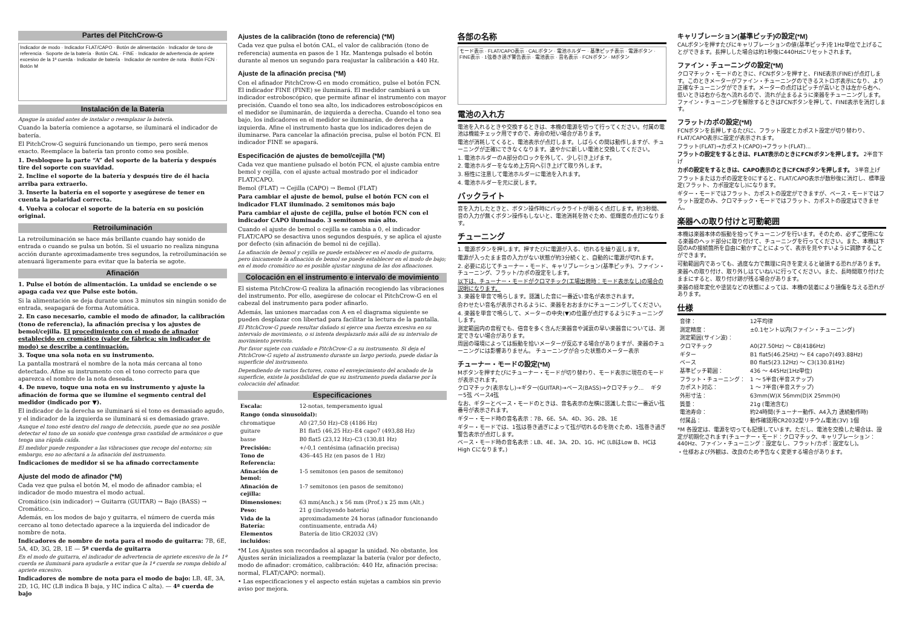Partes del PitchCrow-G
Indicador de modo · Indicador FLAT/CAPO · Botón de alimentación · Indicador de tono de referencia · Soporte de la batería · Botón CAL · FINE · Indicador de advertencia de apriete excesivo de la 1ª cuerda · Indicador de batería · Indicador de nombre de nota · Botón FCN · Botón M
Instalación de la Batería
Apague la unidad antes de instalar o reemplazar la batería.
Cuando la batería comience a agotarse, se iluminará el indicador de batería.
El PitchCrow-G seguirá funcionando un tiempo, pero será menos exacto. Reemplace la batería tan pronto como sea posible.
1. Desbloquee la parte “A” del soporte de la batería y después tire del soporte con suavidad.
2. Incline el soporte de la batería y después tire de él hacia arriba para extraerlo.
3. Inserte la batería en el soporte y asegúrese de tener en cuenta la polaridad correcta.
4. Vuelva a colocar el soporte de la batería en su posición original.
Retroiluminación
La retroiluminación se hace más brillante cuando hay sonido de entrada o cuando se pulsa un botón. Si el usuario no realiza ninguna acción durante aproximadamente tres segundos, la retroiluminación se atenuará ligeramente para evitar que la batería se agote.
Afinación
1. Pulse el botón de alimentación. La unidad se enciende o se apaga cada vez que Pulse este botón.
Si la alimentación se deja durante unos 3 minutos sin ningún sonido de entrada, seapagará de forma Automática.
2. En caso necesario, cambie el modo de afinador, la calibración (tono de referencia), la afinación precisa y los ajustes de bemol/cejilla. El procedimiento con el modo de afinador establecido en cromático (valor de fábrica; sin indicador de modo) se describe a continuación.
3. Toque una sola nota en su instrumento.
La pantalla mostrará el nombre de la nota más cercana al tono detectado. Afine su instrumento con el tono correcto para que aparezca el nombre de la nota deseada.
4. De nuevo, toque una nota en su instrumento y ajuste la afinación de forma que se ilumine el segmento central del medidor (indicado por ▼).
El indicador de la derecha se iluminará si el tono es demasiado agudo, y el indicador de la izquierda se iluminará si es demasiado grave.
Aunque el tono esté dentro del rango de detección, puede que no sea posible detectar el tono de un sonido que contenga gran cantidad de armónicos o que tenga una rápida caída.
El medidor puede responder a las vibraciones que recoge del entorno; sin embargo, eso no afectará a la afinación del instrumento.
Indicaciones de medidor si se ha afinado correctamente
Ajuste del modo de afinador (*M)
Cada vez que pulsa el botón M, el modo de afinador cambia; el indicador de modo muestra el modo actual.
Cromático (sin indicador) → Guitarra (GUITAR) → Bajo (BASS) → Cromático...
Además, en los modos de bajo y guitarra, el número de cuerda más cercano al tono detectado aparece a la izquierda del indicador de nombre de nota.
Indicadores de nombre de nota para el modo de guitarra: 7B, 6E, 5A, 4D, 3G, 2B, 1E — 5ª cuerda de guitarra
En el modo de guitarra, el indicador de advertencia de apriete excesivo de la 1ª cuerda se iluminará para ayudarle a evitar que la 1ª cuerda se rompa debido al apriete excesivo.
Indicadores de nombre de nota para el modo de bajo: LB, 4E, 3A, 2D, 1G, HC (LB indica B baja, y HC indica C alta). — 4ª cuerda de bajo
Ajustes de la calibración (tono de referencia) (*M)
Cada vez que pulsa el botón CAL, el valor de calibración (tono de referencia) aumenta en pasos de 1 Hz. Mantenga pulsado el botón durante al menos un segundo para reajustar la calibración a 440 Hz.
Ajuste de la afinación precisa (*M)
Con el afinador PitchCrow-G en modo cromático, pulse el botón FCN. El indicador FINE (FINE) se iluminará. El medidor cambiará a un indicador estroboscópico, que permite afinar el instrumento con mayor precisión. Cuando el tono sea alto, los indicadores estroboscópicos en el medidor se iluminarán, de izquierda a derecha. Cuando el tono sea bajo, los indicadores en el medidor se iluminarán, de derecha a izquierda. Afine el instrumento hasta que los indicadores dejen de iluminarse. Para cancelar la afinación precisa, pulse el botón FCN. El indicador FINE se apagará.
Especificación de ajustes de bemol/cejilla (*M)
Cada vez que mantiene pulsado el botón FCN, el ajuste cambia entre bemol y cejilla, con el ajuste actual mostrado por el indicador FLAT/CAPO.
Bemol (FLAT) → Cejilla (CAPO) → Bemol (FLAT)
Para cambiar el ajuste de bemol, pulse el botón FCN con el indicador FLAT iluminado. 2 semitonos más bajo
Para cambiar el ajuste de cejilla, pulse el botón FCN con el indicador CAPO iluminado. 3 semitonos más alto.
Cuando el ajuste de bemol o cejilla se cambia a 0, el indicador FLAT/CAPO se desactiva unos segundos después, y se aplica el ajuste por defecto (sin afinación de bemol ni de cejilla).
La afinación de bemol y cejilla se puede establecer en el modo de guitarra, pero únicamente la afinación de bemol se puede establecer en el modo de bajo; en el modo cromático no es posible ajustar ninguna de las dos afinaciones.
Colocación en el instrumento e intervalo de movimiento
El sistema PitchCrow-G realiza la afinación recogiendo las vibraciones del instrumento. Por ello, asegúrese de colocar el PitchCrow-G en el cabezal del instrumento para poder afinarlo.
Además, las uniones marcadas con A en el diagrama siguiente se pueden desplazar con libertad para facilitar la lectura de la pantalla.
El PitchCrow-G puede resultar dañado si ejerce una fuerza excesiva en su intervalo de movimiento, o si intenta desplazarlo más allá de su intervalo de movimiento previsto.
Por favor sujete con cuidado e PitchCrow-G a su instrumento. Si deja el PitchCrow-G sujeto al instrumento durante un largo periodo, puede dañar la superficie del instrumento.
Dependiendo de varios factores, como el envejecimiento del acabado de la superficie, existe la posibilidad de que su instrumento pueda dañarse por la colocación del afinador.
Especificaciones
| Escala: | 12-notas, temperamento igual |
| Rango (onda sinusoidal): | |
| chromatique | A0 (27,50 Hz)–C8 (4186 Hz) |
| guitare | B1 flat5 (46,25 Hz)–E4 capo7 (493,88 Hz) |
| basse | B0 flat5 (23,12 Hz)–C3 (130,81 Hz) |
| Precisión: | +/-0,1 centésima (afinación precisa) |
| Tono de Referencia: | 436–445 Hz (en pasos de 1 Hz) |
| Afinación de bemol: | 1-5 semitonos (en pasos de semitono) |
| Afinación de cejilla: | 1-7 semitonos (en pasos de semitono) |
| Dimensiones: | 63 mm(Anch.) x 56 mm (Prof.) x 25 mm (Alt.) |
| Peso: | 21 g (incluyendo batería) |
| Vida de la Batería: | aproximadamente 24 horas (afinador funcionando continuamente, entrada A4) |
| Elementos incluidos: | Batería de litio CR2032 (3V) |
*M Los Ajustes son recordados al apagar la unidad. No obstante, los Ajustes serán inicializados a reemplazar la batería (valor por defecto, modo de afinador: cromático, calibración: 440 Hz, afinación precisa: normal, FLAT/CAPO: normal).
• Las especificaciones y el aspecto están sujetas a cambios sin previo aviso por mejora.
各部の名称
モード表示 · FLAT/CAPO表示 · CALボタン · 電池ホルダー · 基準ピッチ表示 · 電源ボタン · FINE表示 · 1弦巻き過ぎ警告表示 · 電池表示 · 音名表示 · FCNボタン · Mボタン
電池の入れ方
電池を入れるときや交換するときは、本機の電源を切って行ってください。付属の電池は機能チェック用ですので、寿命の短い場合があります。
電池が消耗してくると、電池表示が点灯します。しばらくの間は動作しますが、チューニングが正確にできなくなります。速やかに新しい電池と交換してください。
1. 電池ホルダーのA部分のロックを外して、少し引き上げます。
2. 電池ホルダーをななめ上方向へ引き上げて取り外します。
3. 極性に注意して電池ホルダーに電池を入れます。
4. 電池ホルダーを元に戻します。
バックライト
音を入力したときと、ボタン操作時にバックライトが明るく点灯します。約3秒間、音の入力が無くボタン操作もしないと、電池消耗を防ぐため、低輝度の点灯になります。
チューニング
1. 電源ボタンを押します。押すたびに電源が入る、切れるを繰り返します。
電源が入ったまま音の入力がない状態が約3分続くと、自動的に電源が切れます。
2. 必要に応じてチューナー・モード、キャリブレーション(基準ピッチ)、ファイン・チューニング、フラット/カポの設定をします。
以下は、チューナー・モードがクロマチック(工場出荷時：モード表示なし)の場合の説明になります。
3. 楽器を単音で鳴らします。認識した音に一番近い音名が表示されます。
合わせたい音名が表示されるように、楽器をおおまかにチューニングしてください。
4. 楽器を単音で鳴らして、メーターの中央(▼)の位置が点灯するようにチューニングします。
測定範囲内の音程でも、倍音を多く含んだ楽器音や減衰の早い楽器音については、測定できない場合があります。
周囲の環境によっては振動を拾いメーターが反応する場合がありますが、楽器のチューニングには影響ありません。 チューニングが合った状態のメーター表示
チューナー・モードの設定(*M)
Mボタンを押すたびにチューナー・モードが切り替わり、モード表示に現在のモードが表示されます。
クロマチック(表示なし)→ギター(GUITAR)→ベース(BASS)→クロマチック... 　ギター5弦 ベース4弦
なお、ギターとベース・モードのときは、音名表示の左横に認識した音に一番近い弦番号が表示されます。
ギター・モード時の音名表示：7B、6E、5A、4D、3G、2B、1E
ギター・モードでは、1弦は巻き過ぎによって弦が切れるのを防ぐため、1弦巻き過ぎ警告表示が点灯します。
ベース・モード時の音名表示：LB、4E、3A、2D、1G、HC (LBはLow B、HCはHigh Cになります。)
キャリブレーション(基準ピッチ)の設定(*M)
CALボタンを押すたびにキャリブレーションの値(基準ピッチ)を1Hz単位で上げることができます。長押しした場合は約1秒後に440Hzにリセットされます。
ファイン・チューニングの設定(*M)
クロマチック・モードのときに、FCNボタンを押すと、FINE表示(FINE)が点灯します。このときメーターがファイン・チューニングのできるストロボ表示になり、より正確なチューニングができます。メーターの点灯はピッチが高いときは左から右へ、低いときは右から左へ流れるので、流れが止まるように楽器をチューニングします。ファイン・チューニングを解除するときはFCNボタンを押して、FINE表示を消灯します。
フラット/カポの設定(*M)
FCNボタンを長押しするたびに、フラット設定とカポスト設定が切り替わり、FLAT/CAPO表示に設定が表示されます。
フラット(FLAT)→カポスト(CAPO)→フラット(FLAT)...
フラットの設定をするときは、FLAT表示のときにFCNボタンを押します。 2半音下げ
カポの設定をするときは、CAPO表示のときにFCNボタンを押します。 3半音上げ
フラットまたはカポの設定を0にすると、FLAT/CAPO表示が数秒後に消灯し、標準設定(フラット、カポ設定なし)になります。
ギター・モードではフラット、カポストの設定ができますが、ベース・モードではフラット設定のみ、クロマチック・モードではフラット、カポストの設定はできません。
楽器への取り付けと可動範囲
本機は楽器本体の振動を拾ってチューニングを行います。そのため、必ずご使用になる楽器のヘッド部分に取り付けて、チューニングを行ってください。また、本機は下図のAの接続箇所を自由に動かすことによって、表示を見やすいように調節することができます。
可動範囲内であっても、過度な力で無理に向きを変えると破損する恐れがあります。
楽器への取り付け、取り外しはていねいに行ってください。また、長時間取り付けたままにすると、取り付け跡が残る場合があります。
楽器の経年変化や塗装などの状態によっては、本機の装着により損傷を与える恐れがあります。
仕様
| 音律： | 12平均律 |
| 測定精度： | ±0.1セント以内(ファイン・チューニング) |
| 測定範囲(サイン波)： | |
| クロマチック | A0(27.50Hz) 〜 C8(4186Hz) |
| ギター | B1 flat5(46.25Hz) 〜 E4 capo7(493.88Hz) |
| ベース | B0 flat5(23.12Hz) 〜 C3(130.81Hz) |
| 基準ピッチ範囲： | 436 〜 445Hz(1Hz単位) |
| フラット・チューニング： | 1 〜 5半音(半音ステップ) |
| カポスト対応： | 1 〜 7半音(半音ステップ) |
| 外形寸法： | 63mm(W)X 56mm(D)X 25mm(H) |
| 質量： | 21g (電池含む) |
| 電池寿命： | 約24時間(チューナー動作、A4入力 連続動作時) |
| 付属品： | 動作確認用CR2032型リチウム電池(3V) 1個 |
*M 各設定は、電源を切っても記憶しています。ただし、電池を交換した場合は、設定が初期化されます(チューナー・モード：クロマチック、キャリブレーション：440Hz、ファイン・チューニング：設定なし、フラット/カポ：設定なし)。
・仕様および外観は、改良のため予告なく変更する場合があります。